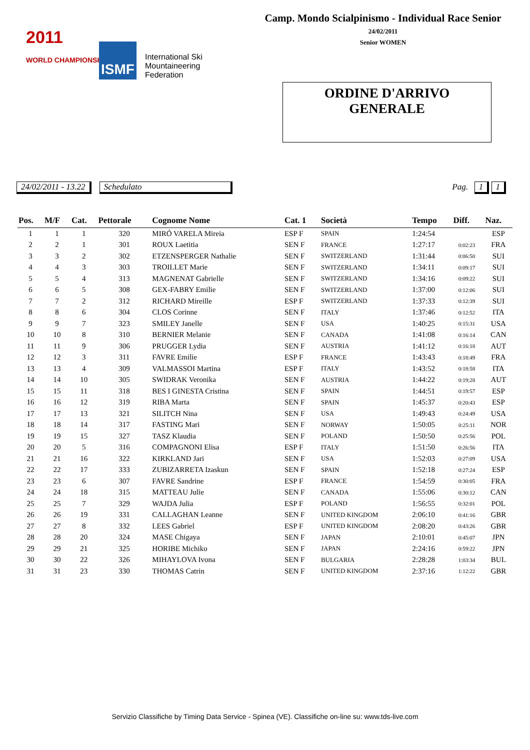Camp. Mondo Scialpinismo - Individual Race Senior
24/02/2011
Senior WOMEN
2011
WORLD CHAMPIONSHIP
ISMF
International Ski
Mountaineering
Federation
ORDINE D'ARRIVO
GENERALE
24/02/2011 - 13.22 Schedulato Pag. 1 1
| Pos. | M/F | Cat. | Pettorale | Cognome Nome | Cat. 1 | Società | Tempo | Diff. | | Naz. |
| --- | --- | --- | --- | --- | --- | --- | --- | --- | --- | --- |
| 1 | 1 | 1 | 320 | MIRÓ VARELA Mireia | ESP F | SPAIN | 1:24:54 | | | ESP |
| 2 | 2 | 1 | 301 | ROUX Laetitia | SEN F | FRANCE | 1:27:17 | 0:02:23 | | FRA |
| 3 | 3 | 2 | 302 | ETZENSPERGER Nathalie | SEN F | SWITZERLAND | 1:31:44 | 0:06:50 | | SUI |
| 4 | 4 | 3 | 303 | TROILLET Marie | SEN F | SWITZERLAND | 1:34:11 | 0:09:17 | | SUI |
| 5 | 5 | 4 | 313 | MAGNENAT Gabrielle | SEN F | SWITZERLAND | 1:34:16 | 0:09:22 | | SUI |
| 6 | 6 | 5 | 308 | GEX-FABRY Emilie | SEN F | SWITZERLAND | 1:37:00 | 0:12:06 | | SUI |
| 7 | 7 | 2 | 312 | RICHARD Mireille | ESP F | SWITZERLAND | 1:37:33 | 0:12:39 | | SUI |
| 8 | 8 | 6 | 304 | CLOS Corinne | SEN F | ITALY | 1:37:46 | 0:12:52 | | ITA |
| 9 | 9 | 7 | 323 | SMILEY Janelle | SEN F | USA | 1:40:25 | 0:15:31 | | USA |
| 10 | 10 | 8 | 310 | BERNIER Melanie | SEN F | CANADA | 1:41:08 | 0:16:14 | | CAN |
| 11 | 11 | 9 | 306 | PRUGGER Lydia | SEN F | AUSTRIA | 1:41:12 | 0:16:18 | | AUT |
| 12 | 12 | 3 | 311 | FAVRE Emilie | ESP F | FRANCE | 1:43:43 | 0:18:49 | | FRA |
| 13 | 13 | 4 | 309 | VALMASSOI Martina | ESP F | ITALY | 1:43:52 | 0:18:58 | | ITA |
| 14 | 14 | 10 | 305 | SWIDRAK Veronika | SEN F | AUSTRIA | 1:44:22 | 0:19:28 | | AUT |
| 15 | 15 | 11 | 318 | BES I GINESTA Cristina | SEN F | SPAIN | 1:44:51 | 0:19:57 | | ESP |
| 16 | 16 | 12 | 319 | RIBA Marta | SEN F | SPAIN | 1:45:37 | 0:20:43 | | ESP |
| 17 | 17 | 13 | 321 | SILITCH Nina | SEN F | USA | 1:49:43 | 0:24:49 | | USA |
| 18 | 18 | 14 | 317 | FASTING Mari | SEN F | NORWAY | 1:50:05 | 0:25:11 | | NOR |
| 19 | 19 | 15 | 327 | TASZ Klaudia | SEN F | POLAND | 1:50:50 | 0:25:56 | | POL |
| 20 | 20 | 5 | 316 | COMPAGNONI Elisa | ESP F | ITALY | 1:51:50 | 0:26:56 | | ITA |
| 21 | 21 | 16 | 322 | KIRKLAND Jari | SEN F | USA | 1:52:03 | 0:27:09 | | USA |
| 22 | 22 | 17 | 333 | ZUBIZARRETA Izaskun | SEN F | SPAIN | 1:52:18 | 0:27:24 | | ESP |
| 23 | 23 | 6 | 307 | FAVRE Sandrine | ESP F | FRANCE | 1:54:59 | 0:30:05 | | FRA |
| 24 | 24 | 18 | 315 | MATTEAU Julie | SEN F | CANADA | 1:55:06 | 0:30:12 | | CAN |
| 25 | 25 | 7 | 329 | WAJDA Julia | ESP F | POLAND | 1:56:55 | 0:32:01 | | POL |
| 26 | 26 | 19 | 331 | CALLAGHAN Leanne | SEN F | UNITED KINGDOM | 2:06:10 | 0:41:16 | | GBR |
| 27 | 27 | 8 | 332 | LEES Gabriel | ESP F | UNITED KINGDOM | 2:08:20 | 0:43:26 | | GBR |
| 28 | 28 | 20 | 324 | MASE Chigaya | SEN F | JAPAN | 2:10:01 | 0:45:07 | | JPN |
| 29 | 29 | 21 | 325 | HORIBE Michiko | SEN F | JAPAN | 2:24:16 | 0:59:22 | | JPN |
| 30 | 30 | 22 | 326 | MIHAYLOVA Ivona | SEN F | BULGARIA | 2:28:28 | 1:03:34 | | BUL |
| 31 | 31 | 23 | 330 | THOMAS Catrin | SEN F | UNITED KINGDOM | 2:37:16 | 1:12:22 | | GBR |
Servizio Classifiche by Timing Data Service - Spinea (VE). Classifiche on-line su: www.tds-live.com